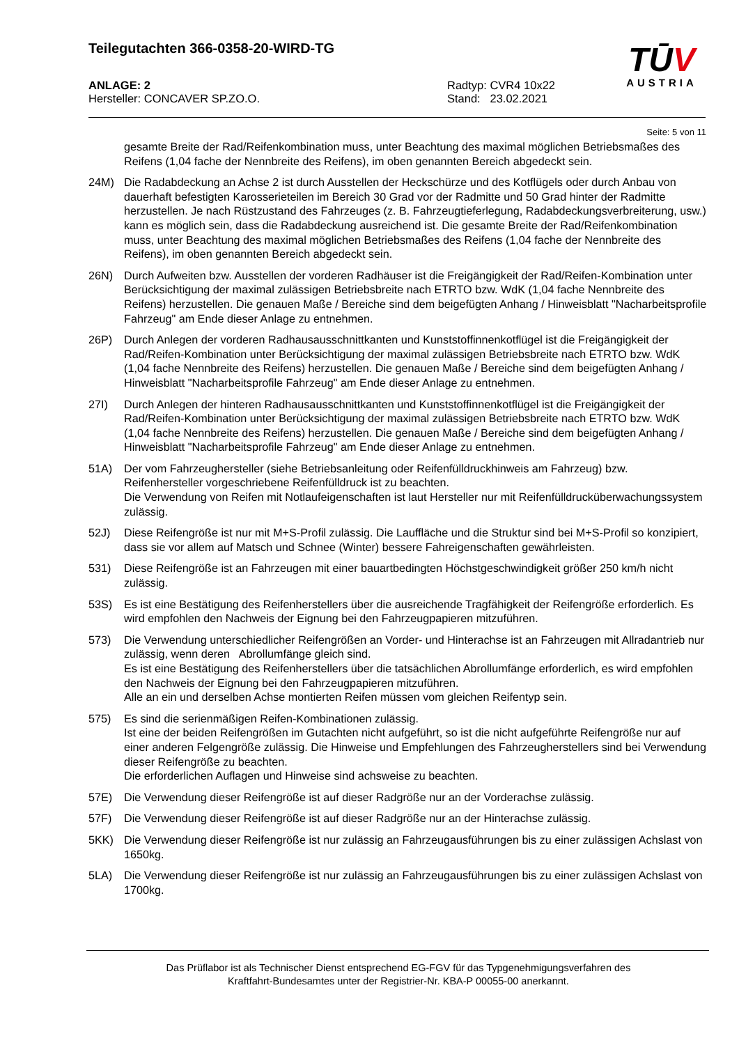Teilegutachten 366-0358-20-WIRD-TG
TŪ V
AUSTRIA
ANLAGE: 2
Hersteller: CONCAVER SP.ZO.O.
Radtyp: CVR4 10x22
Stand: 23.02.2021
Seite: 5 von 11
gesamte Breite der Rad/Reifenkombination muss, unter Beachtung des maximal möglichen Betriebsmaßes des Reifens (1,04 fache der Nennbreite des Reifens), im oben genannten Bereich abgedeckt sein.
24M) Die Radabdeckung an Achse 2 ist durch Ausstellen der Heckschürze und des Kotflügels oder durch Anbau von dauerhaft befestigten Karosserieteilen im Bereich 30 Grad vor der Radmitte und 50 Grad hinter der Radmitte herzustellen. Je nach Rüstzustand des Fahrzeuges (z. B. Fahrzeugtieferlegung, Radabdeckungsverbreiterung, usw.) kann es möglich sein, dass die Radabdeckung ausreichend ist. Die gesamte Breite der Rad/Reifenkombination muss, unter Beachtung des maximal möglichen Betriebsmaßes des Reifens (1,04 fache der Nennbreite des Reifens), im oben genannten Bereich abgedeckt sein.
26N) Durch Aufweiten bzw. Ausstellen der vorderen Radhäuser ist die Freigängigkeit der Rad/Reifen-Kombination unter Berücksichtigung der maximal zulässigen Betriebsbreite nach ETRTO bzw. WdK (1,04 fache Nennbreite des Reifens) herzustellen. Die genauen Maße / Bereiche sind dem beigefügten Anhang / Hinweisblatt "Nacharbeitsprofile Fahrzeug" am Ende dieser Anlage zu entnehmen.
26P) Durch Anlegen der vorderen Radhausausschnittkanten und Kunststoffinnenkotflügel ist die Freigängigkeit der Rad/Reifen-Kombination unter Berücksichtigung der maximal zulässigen Betriebsbreite nach ETRTO bzw. WdK (1,04 fache Nennbreite des Reifens) herzustellen. Die genauen Maße / Bereiche sind dem beigefügten Anhang / Hinweisblatt "Nacharbeitsprofile Fahrzeug" am Ende dieser Anlage zu entnehmen.
27I) Durch Anlegen der hinteren Radhausausschnittkanten und Kunststoffinnenkotflügel ist die Freigängigkeit der Rad/Reifen-Kombination unter Berücksichtigung der maximal zulässigen Betriebsbreite nach ETRTO bzw. WdK (1,04 fache Nennbreite des Reifens) herzustellen. Die genauen Maße / Bereiche sind dem beigefügten Anhang / Hinweisblatt "Nacharbeitsprofile Fahrzeug" am Ende dieser Anlage zu entnehmen.
51A) Der vom Fahrzeughersteller (siehe Betriebsanleitung oder Reifenfülldruckhinweis am Fahrzeug) bzw. Reifenhersteller vorgeschriebene Reifenfülldruck ist zu beachten.
Die Verwendung von Reifen mit Notlaufeigenschaften ist laut Hersteller nur mit Reifenfülldrucküberwachungssystem zulässig.
52J) Diese Reifengröße ist nur mit M+S-Profil zulässig. Die Lauffläche und die Struktur sind bei M+S-Profil so konzipiert, dass sie vor allem auf Matsch und Schnee (Winter) bessere Fahreigenschaften gewährleisten.
531) Diese Reifengröße ist an Fahrzeugen mit einer bauartbedingten Höchstgeschwindigkeit größer 250 km/h nicht zulässig.
53S) Es ist eine Bestätigung des Reifenherstellers über die ausreichende Tragfähigkeit der Reifengröße erforderlich. Es wird empfohlen den Nachweis der Eignung bei den Fahrzeugpapieren mitzuführen.
573) Die Verwendung unterschiedlicher Reifengrößen an Vorder- und Hinterachse ist an Fahrzeugen mit Allradantrieb nur zulässig, wenn deren Abrollumfänge gleich sind.
Es ist eine Bestätigung des Reifenherstellers über die tatsächlichen Abrollumfänge erforderlich, es wird empfohlen den Nachweis der Eignung bei den Fahrzeugpapieren mitzuführen.
Alle an ein und derselben Achse montierten Reifen müssen vom gleichen Reifentyp sein.
575) Es sind die serienmäßigen Reifen-Kombinationen zulässig.
Ist eine der beiden Reifengrößen im Gutachten nicht aufgeführt, so ist die nicht aufgeführte Reifengröße nur auf einer anderen Felgengröße zulässig. Die Hinweise und Empfehlungen des Fahrzeugherstellers sind bei Verwendung dieser Reifengröße zu beachten.
Die erforderlichen Auflagen und Hinweise sind achsweise zu beachten.
57E) Die Verwendung dieser Reifengröße ist auf dieser Radgröße nur an der Vorderachse zulässig.
57F) Die Verwendung dieser Reifengröße ist auf dieser Radgröße nur an der Hinterachse zulässig.
5KK) Die Verwendung dieser Reifengröße ist nur zulässig an Fahrzeugausführungen bis zu einer zulässigen Achslast von 1650kg.
5LA) Die Verwendung dieser Reifengröße ist nur zulässig an Fahrzeugausführungen bis zu einer zulässigen Achslast von 1700kg.
Das Prüflabor ist als Technischer Dienst entsprechend EG-FGV für das Typgenehmigungsverfahren des
Kraftfahrt-Bundesamtes unter der Registrier-Nr. KBA-P 00055-00 anerkannt.